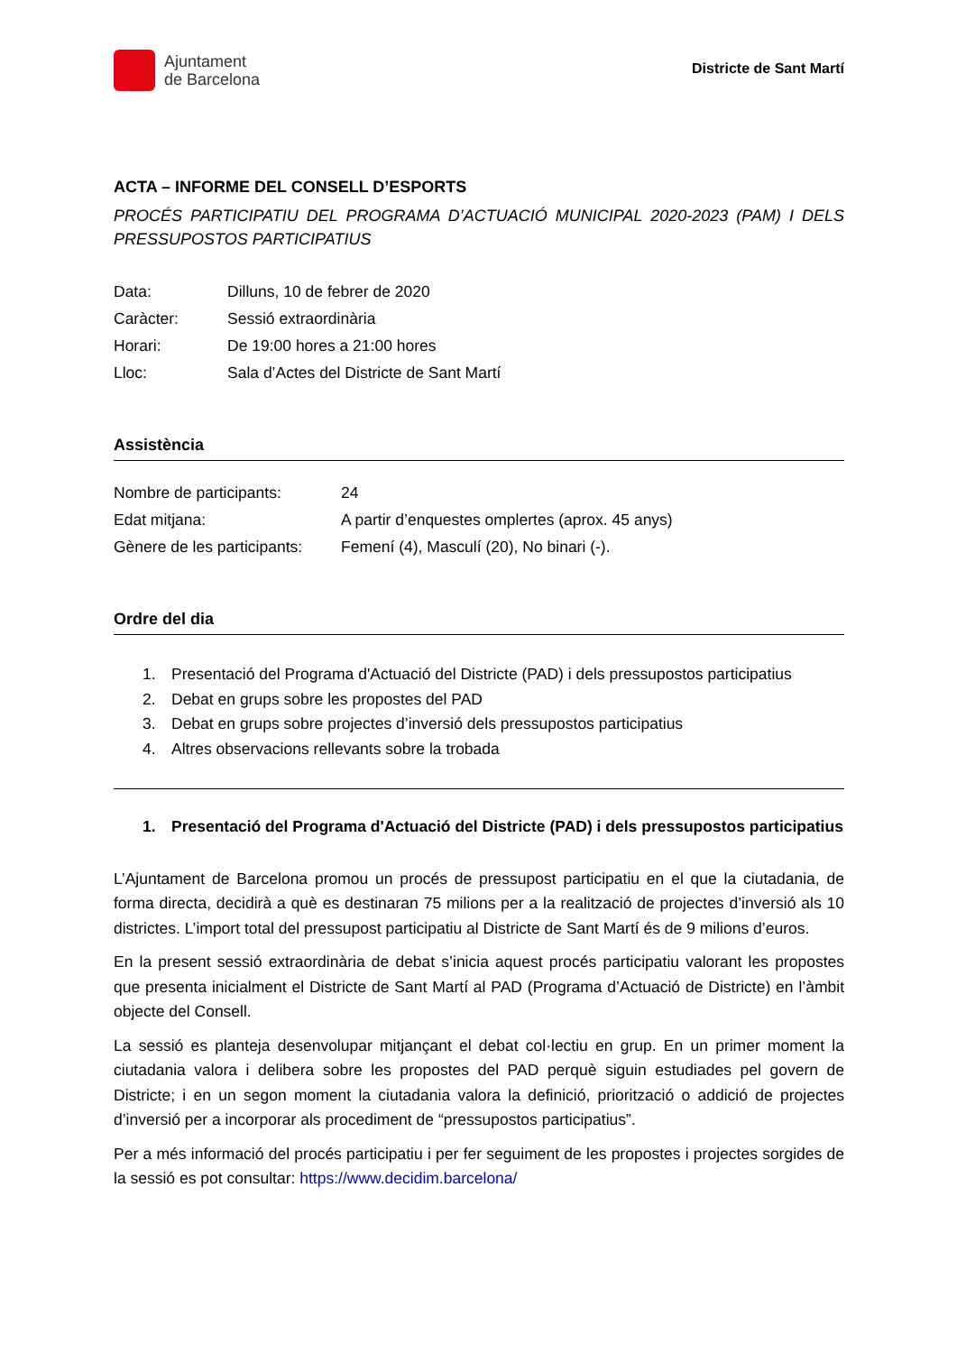Ajuntament
de Barcelona
Districte de Sant Martí
ACTA – INFORME DEL CONSELL D’ESPORTS
PROCÉS PARTICIPATIU DEL PROGRAMA D’ACTUACIÓ MUNICIPAL 2020-2023 (PAM) I DELS PRESSUPOSTOS PARTICIPATIUS
Data: Dilluns, 10 de febrer de 2020
Caràcter: Sessió extraordinària
Horari: De 19:00 hores a 21:00 hores
Lloc: Sala d’Actes del Districte de Sant Martí
Assistència
Nombre de participants: 24
Edat mitjana: A partir d’enquestes omplertes (aprox. 45 anys)
Gènere de les participants: Femení (4), Masculí (20), No binari (-).
Ordre del dia
1. Presentació del Programa d'Actuació del Districte (PAD) i dels pressupostos participatius
2. Debat en grups sobre les propostes del PAD
3. Debat en grups sobre projectes d’inversió dels pressupostos participatius
4. Altres observacions rellevants sobre la trobada
1. Presentació del Programa d'Actuació del Districte (PAD) i dels pressupostos participatius
L’Ajuntament de Barcelona promou un procés de pressupost participatiu en el que la ciutadania, de forma directa, decidirà a què es destinaran 75 milions per a la realització de projectes d’inversió als 10 districtes. L’import total del pressupost participatiu al Districte de Sant Martí és de 9 milions d’euros.
En la present sessió extraordinària de debat s’inicia aquest procés participatiu valorant les propostes que presenta inicialment el Districte de Sant Martí al PAD (Programa d’Actuació de Districte) en l’àmbit objecte del Consell.
La sessió es planteja desenvolupar mitjançant el debat col·lectiu en grup. En un primer moment la ciutadania valora i delibera sobre les propostes del PAD perquè siguin estudiades pel govern de Districte; i en un segon moment la ciutadania valora la definició, priorització o addició de projectes d’inversió per a incorporar als procediment de “pressupostos participatius”.
Per a més informació del procés participatiu i per fer seguiment de les propostes i projectes sorgides de la sessió es pot consultar: https://www.decidim.barcelona/